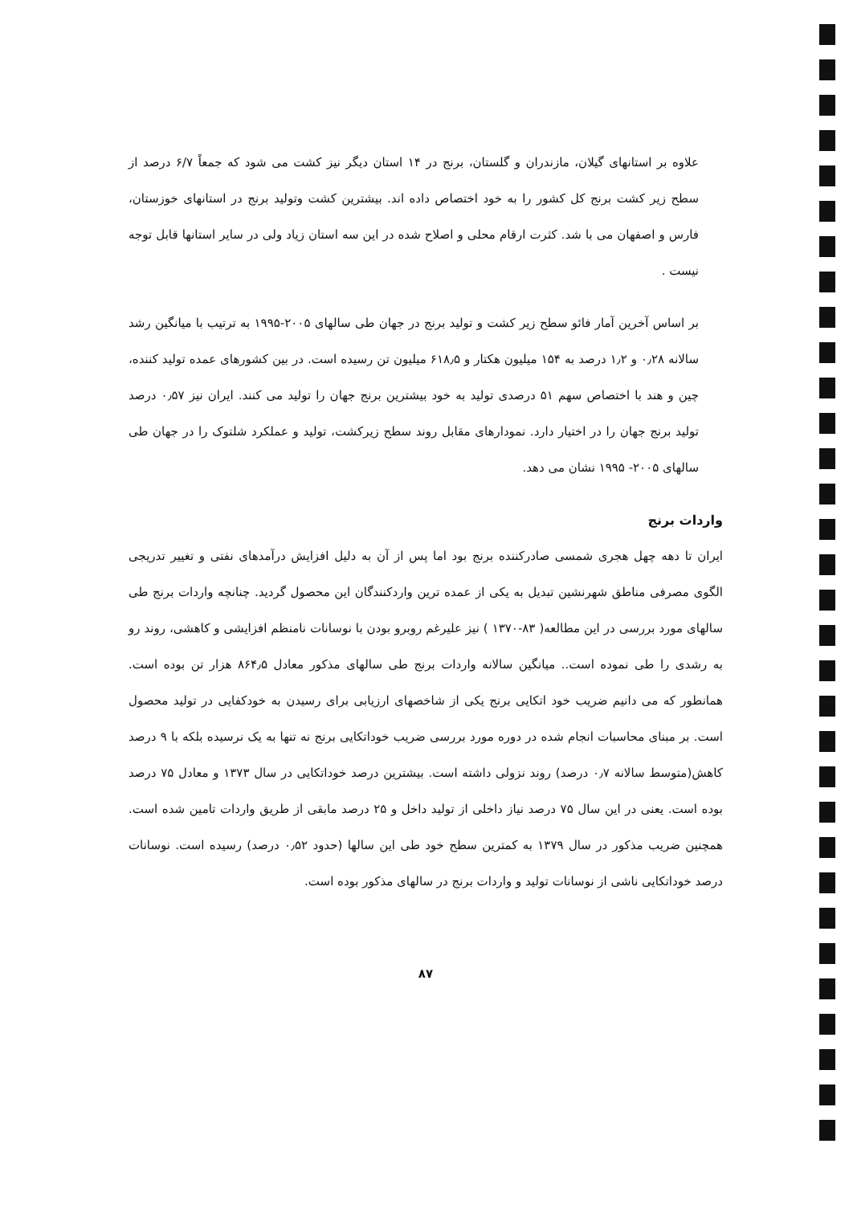علاوه بر استانهای گیلان، مازندران و گلستان، برنج در ۱۴ استان دیگر نیز کشت می شود که جمعاً ۶/۷ درصد از سطح زیر کشت برنج کل کشور را به خود اختصاص داده اند. بیشترین کشت وتولید برنج در استانهای خوزستان، فارس و اصفهان می با شد. کثرت ارقام محلی و اصلاح شده در این سه استان زیاد ولی در سایر استانها قابل توجه نیست .
بر اساس آخرین آمار فائو سطح زیر کشت و تولید برنج در جهان طی سالهای ۲۰۰۵-۱۹۹۵ به ترتیب با میانگین رشد سالانه ۰٫۲۸ و ۱٫۲ درصد به ۱۵۴ میلیون هکتار و ۶۱۸٫۵ میلیون تن رسیده است. در بین کشورهای عمده تولید کننده، چین و هند با اختصاص سهم ۵۱ درصدی تولید به خود بیشترین برنج جهان را تولید می کنند. ایران نیز ۰٫۵۷ درصد تولید برنج جهان را در اختیار دارد. نمودارهای مقابل روند سطح زیرکشت، تولید و عملکرد شلتوک را در جهان طی سالهای ۲۰۰۵- ۱۹۹۵ نشان می دهد.
واردات برنج
ایران تا دهه چهل هجری شمسی صادرکننده برنج بود اما پس از آن به دلیل افزایش درآمدهای نفتی و تغییر تدریجی الگوی مصرفی مناطق شهرنشین تبدیل به یکی از عمده ترین واردکنندگان این محصول گردید. چنانچه واردات برنج طی سالهای مورد بررسی در این مطالعه( ۸۳-۱۳۷۰ ) نیز علیرغم روبرو بودن با نوسانات نامنظم افزایشی و کاهشی، روند رو به رشدی را طی نموده است.. میانگین سالانه واردات برنج طی سالهای مذکور معادل ۸۶۴٫۵ هزار تن بوده است. همانطور که می دانیم ضریب خود اتکایی برنج یکی از شاخصهای ارزیابی برای رسیدن به خودکفایی در تولید محصول است. بر مبنای محاسبات انجام شده در دوره مورد بررسی ضریب خوداتکایی برنج نه تنها به یک نرسیده بلکه با ۹ درصد کاهش(متوسط سالانه ۰٫۷ درصد) روند نزولی داشته است. بیشترین درصد خوداتکایی در سال ۱۳۷۳ و معادل ۷۵ درصد بوده است. یعنی در این سال ۷۵ درصد نیاز داخلی از تولید داخل و ۲۵ درصد مابقی از طریق واردات تامین شده است. همچنین ضریب مذکور در سال ۱۳۷۹ به کمترین سطح خود طی این سالها (حدود ۰٫۵۲ درصد) رسیده است. نوسانات درصد خوداتکایی ناشی از نوسانات تولید و واردات برنج در سالهای مذکور بوده است.
۸۷